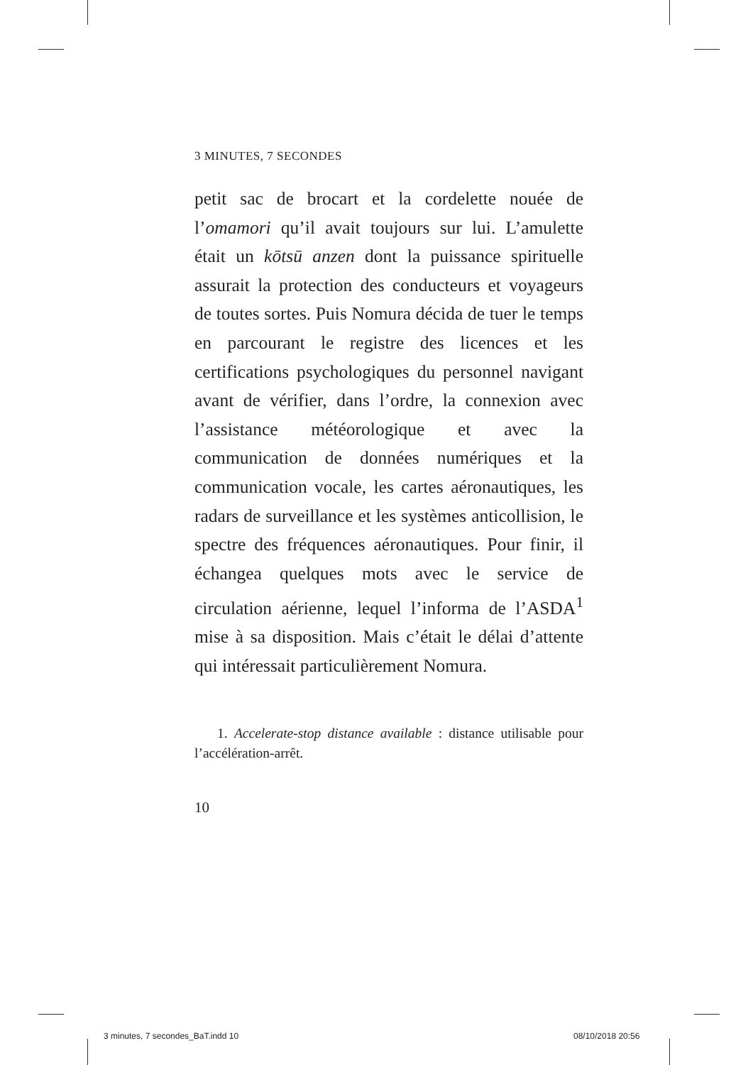3 MINUTES, 7 SECONDES
petit sac de brocart et la cordelette nouée de l’omamori qu’il avait toujours sur lui. L’amulette était un kōtsū anzen dont la puissance spirituelle assurait la protection des conducteurs et voyageurs de toutes sortes. Puis Nomura décida de tuer le temps en parcourant le registre des licences et les certifications psychologiques du personnel navigant avant de vérifier, dans l’ordre, la connexion avec l’assistance météorologique et avec la communication de données numériques et la communication vocale, les cartes aéronautiques, les radars de surveillance et les systèmes anticollision, le spectre des fréquences aéronautiques. Pour finir, il échangea quelques mots avec le service de circulation aérienne, lequel l’informa de l’ASDA<sup>1</sup> mise à sa disposition. Mais c’était le délai d’attente qui intéressait particulièrement Nomura.
1. Accelerate-stop distance available : distance utilisable pour l’accélération-arrêt.
10
3 minutes, 7 secondes_BaT.indd 10
08/10/2018 20:56